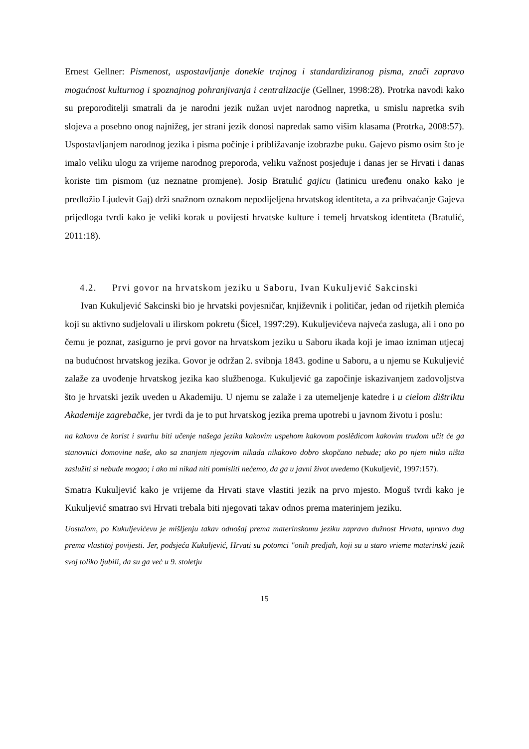Ernest Gellner: Pismenost, uspostavljanje donekle trajnog i standardiziranog pisma, znači zapravo mogućnost kulturnog i spoznajnog pohranjivanja i centralizacije (Gellner, 1998:28). Protrka navodi kako su preporoditelji smatrali da je narodni jezik nužan uvjet narodnog napretka, u smislu napretka svih slojeva a posebno onog najnižeg, jer strani jezik donosi napredak samo višim klasama (Protrka, 2008:57). Uspostavljanjem narodnog jezika i pisma počinje i približavanje izobrazbe puku. Gajevo pismo osim što je imalo veliku ulogu za vrijeme narodnog preporoda, veliku važnost posjeduje i danas jer se Hrvati i danas koriste tim pismom (uz neznatne promjene). Josip Bratulić gajicu (latinicu uređenu onako kako je predložio Ljudevit Gaj) drži snažnom oznakom nepodijeljena hrvatskog identiteta, a za prihvaćanje Gajeva prijedloga tvrdi kako je veliki korak u povijesti hrvatske kulture i temelj hrvatskog identiteta (Bratulić, 2011:18).
4.2. Prvi govor na hrvatskom jeziku u Saboru, Ivan Kukuljević Sakcinski
Ivan Kukuljević Sakcinski bio je hrvatski povjesničar, književnik i političar, jedan od rijetkih plemića koji su aktivno sudjelovali u ilirskom pokretu (Šicel, 1997:29). Kukuljevićeva najveća zasluga, ali i ono po čemu je poznat, zasigurno je prvi govor na hrvatskom jeziku u Saboru ikada koji je imao izniman utjecaj na budućnost hrvatskog jezika. Govor je održan 2. svibnja 1843. godine u Saboru, a u njemu se Kukuljević zalaže za uvođenje hrvatskog jezika kao službenoga. Kukuljević ga započinje iskazivanjem zadovoljstva što je hrvatski jezik uveden u Akademiju. U njemu se zalaže i za utemeljenje katedre i u cielom dištriktu Akademije zagrebačke, jer tvrdi da je to put hrvatskog jezika prema upotrebi u javnom životu i poslu:
na kakovu će korist i svarhu biti učenje našega jezika kakovim uspehom kakovom poslědicom kakovim trudom učit će ga stanovnici domovine naše, ako sa znanjem njegovim nikada nikakovo dobro skopčano nebude; ako po njem nitko ništa zaslužiti si nebude mogao; i ako mi nikad niti pomisliti nećemo, da ga u javni život uvedemo (Kukuljević, 1997:157).
Smatra Kukuljević kako je vrijeme da Hrvati stave vlastiti jezik na prvo mjesto. Moguš tvrdi kako je Kukuljević smatrao svi Hrvati trebala biti njegovati takav odnos prema materinjem jeziku.
Uostalom, po Kukuljevićevu je mišljenju takav odnošaj prema materinskomu jeziku zapravo dužnost Hrvata, upravo dug prema vlastitoj povijesti. Jer, podsjeća Kukuljević, Hrvati su potomci "onih predjah, koji su u staro vrieme materinski jezik svoj toliko ljubili, da su ga već u 9. stoletju
15